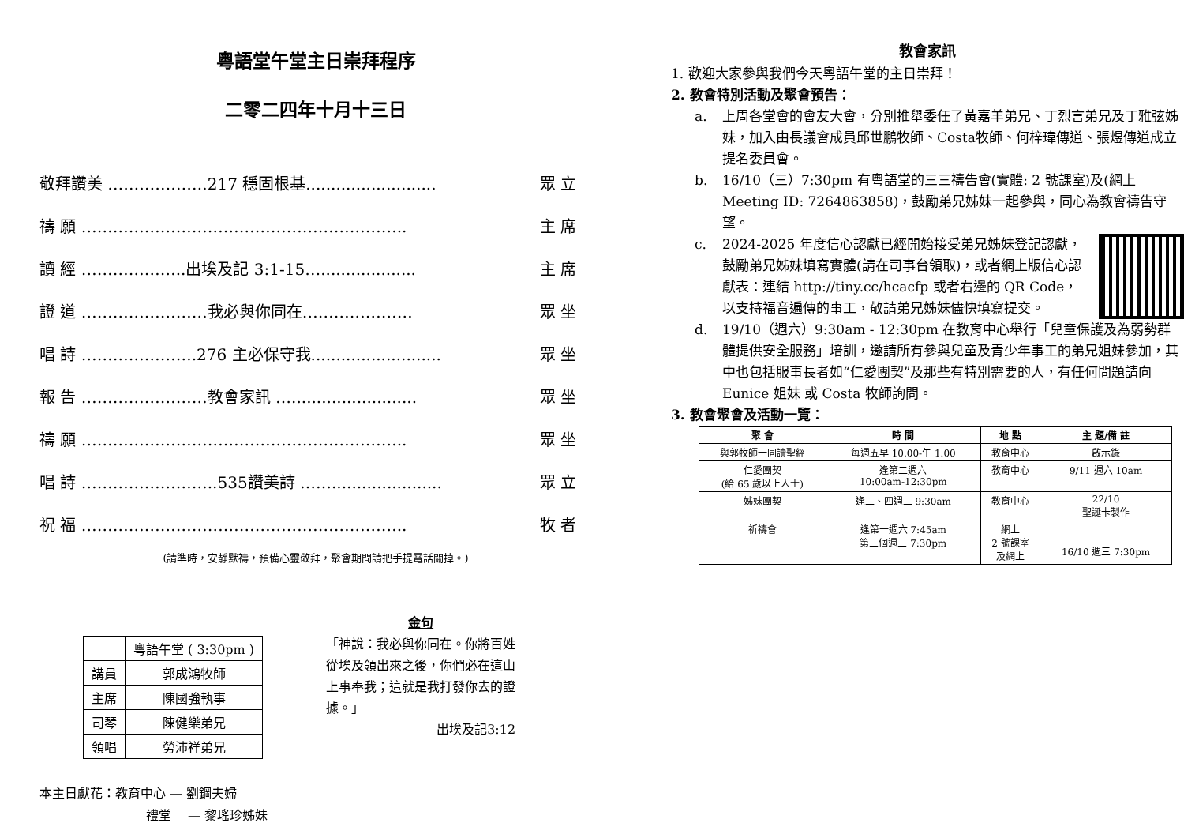粵語堂午堂主日崇拜程序
二零二四年十月十三日
敬拜讚美 ……………….217 穩固根基.......................... 眾 立
禱 願 …………………………………………………….. 主 席
讀 經 ………………..出埃及記 3:1-15…................... 主 席
證 道 ……………………我必與你同在………………… 眾 坐
唱 詩 ………………….276 主必保守我.......................... 眾 坐
報 告 ……………………教會家訊 …......................... 眾 坐
禱 願 …………………………………………………….. 眾 坐
唱 詩 ……………………..535讚美詩 ……...................... 眾 立
祝 福 …………………………………………………….. 牧 者
(請準時，安靜默禱，預備心靈敬拜，聚會期間請把手提電話關掉。)
| | 粵語午堂 ( 3:30pm ) |
| 講員 | 郭成鴻牧師 |
| 主席 | 陳國強執事 |
| 司琴 | 陳健樂弟兄 |
| 領唱 | 勞沛祥弟兄 |
金句
「神說：我必與你同在。你將百姓從埃及領出來之後，你們必在這山上事奉我；這就是我打發你去的證據。」
出埃及記3:12
本主日獻花：教育中心 — 劉鋼夫婦
禮堂　 — 黎瑤珍姊妹
教會家訊
1. 歡迎大家參與我們今天粵語午堂的主日崇拜！
2. 教會特別活動及聚會預告：
a. 上周各堂會的會友大會，分別推舉委任了黃嘉羊弟兄、丁烈言弟兄及丁雅弦姊妹，加入由長議會成員邱世鵬牧師、Costa牧師、何梓瑋傳道、張煜傳道成立提名委員會。
b. 16/10（三）7:30pm 有粵語堂的三三禱告會(實體: 2 號課室)及(網上 Meeting ID: 7264863858)，鼓勵弟兄姊妹一起參與，同心為教會禱告守望。
c. 2024-2025 年度信心認獻已經開始接受弟兄姊妹登記認獻，鼓勵弟兄姊妹填寫實體(請在司事台領取)，或者網上版信心認獻表：連結 http://tiny.cc/hcacfp 或者右邊的 QR Code，以支持福音遍傳的事工，敬請弟兄姊妹儘快填寫提交。
d. 19/10（週六）9:30am - 12:30pm 在教育中心舉行「兒童保護及為弱勢群體提供安全服務」培訓，邀請所有參與兒童及青少年事工的弟兄姐妹參加，其中也包括服事長者如“仁愛團契”及那些有特別需要的人，有任何問題請向 Eunice 姐妹 或 Costa 牧師詢問。
3. 教會聚會及活動一覽：
| 聚 會 | 時 間 | 地 點 | 主 題/備 註 |
| --- | --- | --- | --- |
| 與郭牧師一同讀聖經 | 每週五早 10.00-午 1.00 | 教育中心 | 啟示錄 |
| 仁愛團契 (給 65 歲以上人士) | 逢第二週六 10:00am-12:30pm | 教育中心 | 9/11 週六 10am |
| 姊妹團契 | 逢二、四週二 9:30am | 教育中心 | 22/10 聖誕卡製作 |
| 祈禱會 | 逢第一週六 7:45am 第三個週三 7:30pm | 網上 2 號課室 及網上 | 16/10 週三 7:30pm |